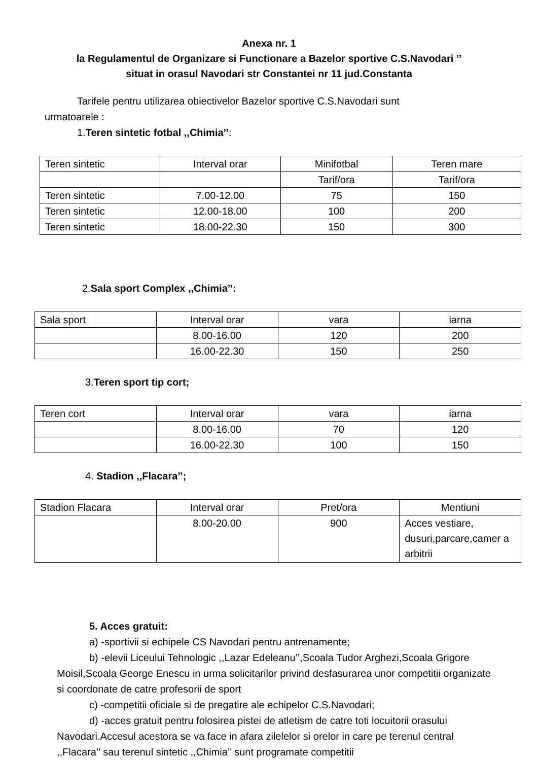Anexa nr. 1
la Regulamentul de Organizare si Functionare a Bazelor sportive C.S.Navodari ’’
situat in orasul Navodari str Constantei nr 11 jud.Constanta
Tarifele pentru utilizarea obiectivelor Bazelor sportive C.S.Navodari sunt
urmatoarele :
1.Teren sintetic fotbal ,,Chimia’’:
| Teren sintetic | Interval orar | Minifotbal | Teren mare |
| | | Tarif/ora | Tarif/ora |
| Teren sintetic | 7.00-12.00 | 75 | 150 |
| Teren sintetic | 12.00-18.00 | 100 | 200 |
| Teren sintetic | 18.00-22.30 | 150 | 300 |
2.Sala sport Complex ,,Chimia’’:
| Sala sport | Interval orar | vara | iarna |
| | 8.00-16.00 | 120 | 200 |
| | 16.00-22.30 | 150 | 250 |
3.Teren sport tip cort;
| Teren cort | Interval orar | vara | iarna |
| | 8.00-16.00 | 70 | 120 |
| | 16.00-22.30 | 100 | 150 |
4. Stadion ,,Flacara’’;
| Stadion Flacara | Interval orar | Pret/ora | Mentiuni |
| | 8.00-20.00 | 900 | Acces vestiare, dusuri,parcare,camer a arbitrii |
5. Acces gratuit:
a) -sportivii si echipele CS Navodari pentru antrenamente;
b) -elevii Liceului Tehnologic ,,Lazar Edeleanu’’,Scoala Tudor Arghezi,Scoala Grigore Moisil,Scoala George Enescu in urma solicitarilor privind desfasurarea unor competitii organizate si coordonate de catre profesorii de sport
c) -competitii oficiale si de pregatire ale echipelor C.S.Navodari;
d) -acces gratuit pentru folosirea pistei de atletism de catre toti locuitorii orasului Navodari.Accesul acestora se va face in afara zilelelor si orelor in care pe terenul central ,,Flacara’’ sau terenul sintetic ,,Chimia’’ sunt programate competitii